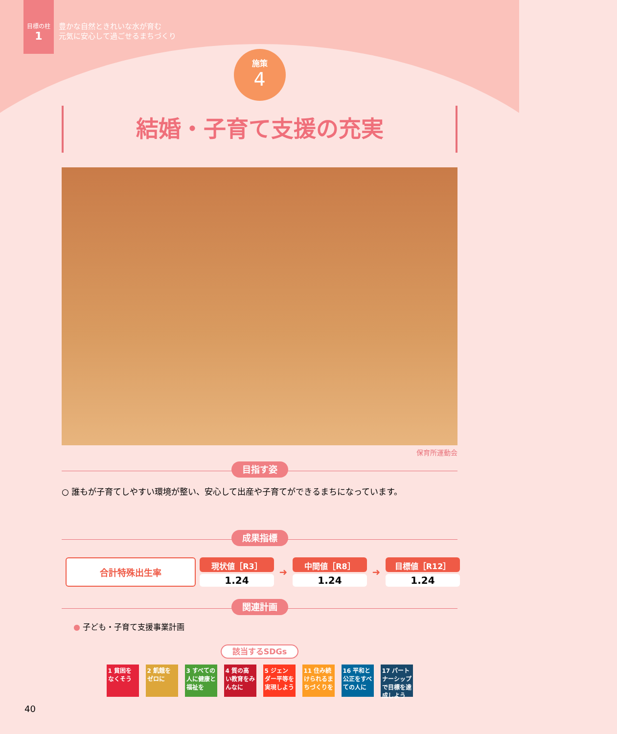目標の柱
1
豊かな自然ときれいな水が育む
元気に安心して過ごせるまちづくり
施策
4
結婚・子育て支援の充実
保育所運動会
目指す姿
○ 誰もが子育てしやすい環境が整い、安心して出産や子育てができるまちになっています。
成果指標
| 合計特殊出生率 | 現状値［R3］ | ➜ | 中間値［R8］ | ➜ | 目標値［R12］ |
| | 1.24 | | 1.24 | | 1.24 |
関連計画
● 子ども・子育て支援事業計画
該当するSDGs
1 貧困をなくそう
2 飢餓をゼロに
3 すべての人に健康と福祉を
4 質の高い教育をみんなに
5 ジェンダー平等を実現しよう
11 住み続けられるまちづくりを
16 平和と公正をすべての人に
17 パートナーシップで目標を達成しよう
40